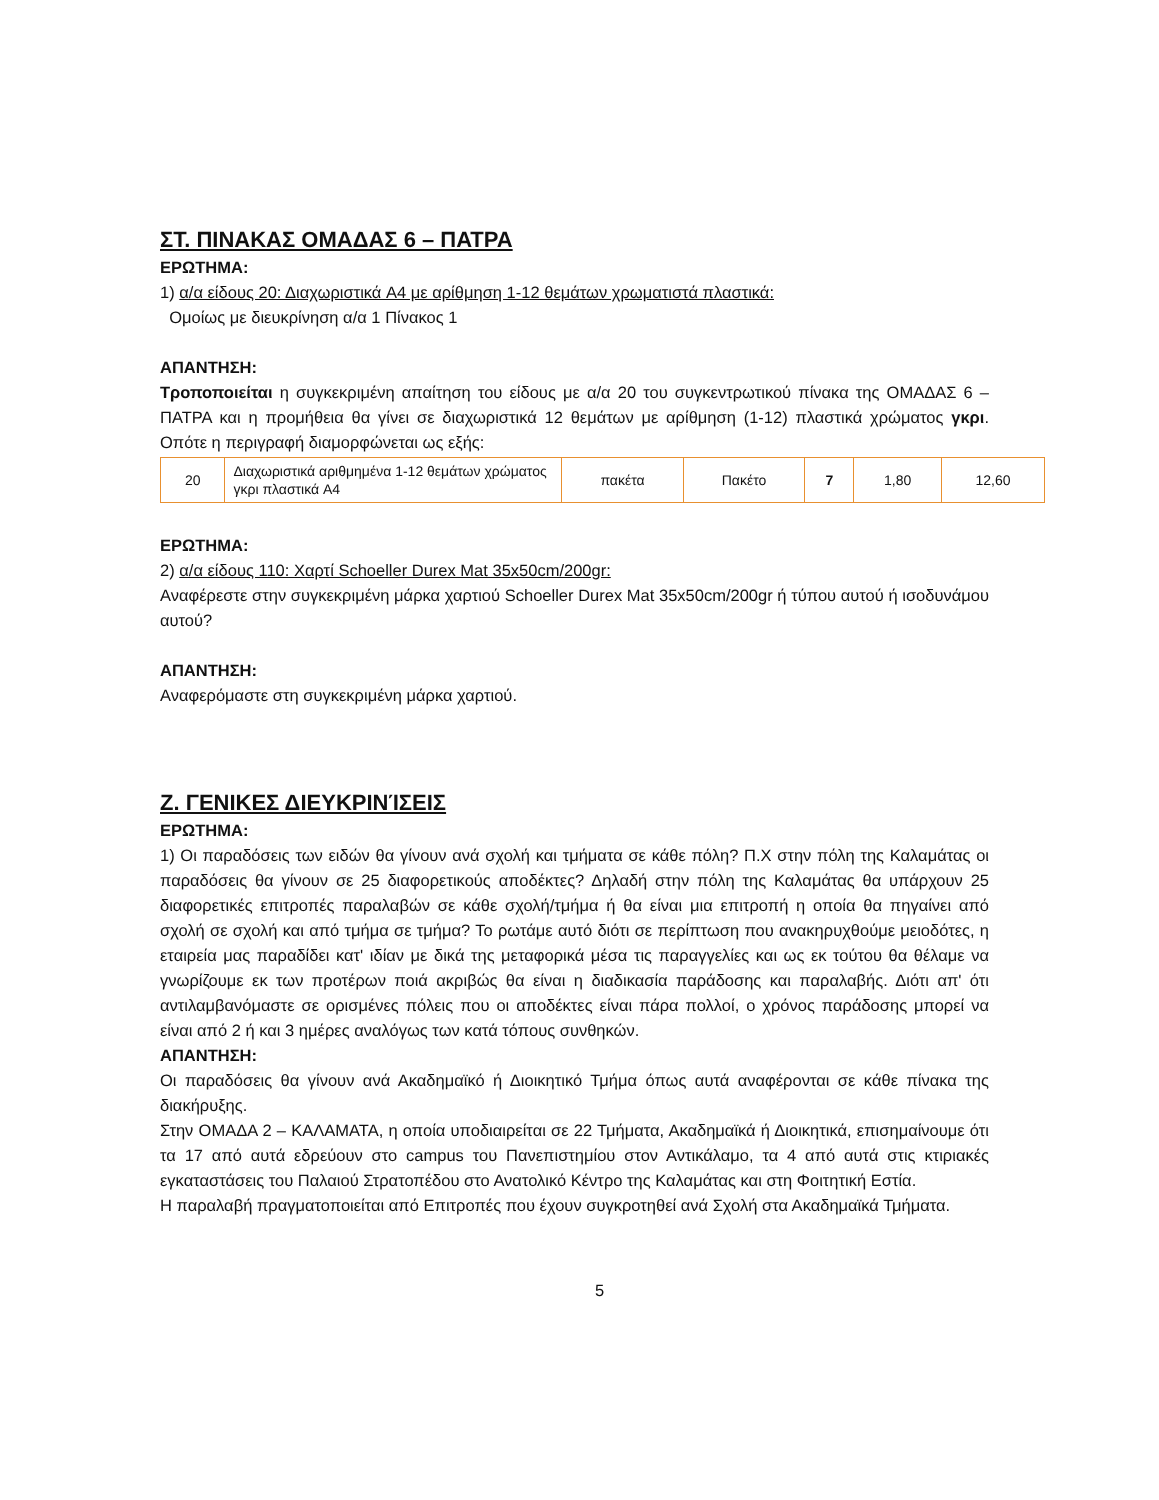ΣΤ. ΠΙΝΑΚΑΣ ΟΜΑΔΑΣ 6 – ΠΑΤΡΑ
ΕΡΩΤΗΜΑ:
1) α/α είδους 20: Διαχωριστικά A4 με αρίθμηση 1-12 θεμάτων χρωματιστά πλαστικά:
Ομοίως με διευκρίνηση α/α 1 Πίνακος 1
ΑΠΑΝΤΗΣΗ:
Τροποποιείται η συγκεκριμένη απαίτηση του είδους με α/α 20 του συγκεντρωτικού πίνακα της ΟΜΑΔΑΣ 6 – ΠΑΤΡΑ και η προμήθεια θα γίνει σε διαχωριστικά 12 θεμάτων με αρίθμηση (1-12) πλαστικά χρώματος γκρι. Οπότε η περιγραφή διαμορφώνεται ως εξής:
| 20 | Διαχωριστικά αριθμημένα 1-12 θεμάτων χρώματος γκρι πλαστικά A4 | πακέτα | Πακέτο | 7 | 1,80 | 12,60 |
ΕΡΩΤΗΜΑ:
2) α/α είδους 110: Χαρτί Schoeller Durex Mat 35x50cm/200gr:
Αναφέρεστε στην συγκεκριμένη μάρκα χαρτιού Schoeller Durex Mat 35x50cm/200gr ή τύπου αυτού ή ισοδυνάμου αυτού?
ΑΠΑΝΤΗΣΗ:
Αναφερόμαστε στη συγκεκριμένη μάρκα χαρτιού.
Ζ. ΓΕΝΙΚΕΣ ΔΙΕΥΚΡΙΝΊΣΕΙΣ
ΕΡΩΤΗΜΑ:
1) Οι παραδόσεις των ειδών θα γίνουν ανά σχολή και τμήματα σε κάθε πόλη? Π.Χ στην πόλη της Καλαμάτας οι παραδόσεις θα γίνουν σε 25 διαφορετικούς αποδέκτες? Δηλαδή στην πόλη της Καλαμάτας θα υπάρχουν 25 διαφορετικές επιτροπές παραλαβών σε κάθε σχολή/τμήμα ή θα είναι μια επιτροπή η οποία θα πηγαίνει από σχολή σε σχολή και από τμήμα σε τμήμα? Το ρωτάμε αυτό διότι σε περίπτωση που ανακηρυχθούμε μειοδότες, η εταιρεία μας παραδίδει κατ' ιδίαν με δικά της μεταφορικά μέσα τις παραγγελίες και ως εκ τούτου θα θέλαμε να γνωρίζουμε εκ των προτέρων ποιά ακριβώς θα είναι η διαδικασία παράδοσης και παραλαβής. Διότι απ' ότι αντιλαμβανόμαστε σε ορισμένες πόλεις που οι αποδέκτες είναι πάρα πολλοί, ο χρόνος παράδοσης μπορεί να είναι από 2 ή και 3 ημέρες αναλόγως των κατά τόπους συνθηκών.
ΑΠΑΝΤΗΣΗ:
Οι παραδόσεις θα γίνουν ανά Ακαδημαϊκό ή Διοικητικό Τμήμα όπως αυτά αναφέρονται σε κάθε πίνακα της διακήρυξης.
Στην ΟΜΑΔΑ 2 – ΚΑΛΑΜΑΤΑ, η οποία υποδιαιρείται σε 22 Τμήματα, Ακαδημαϊκά ή Διοικητικά, επισημαίνουμε ότι τα 17 από αυτά εδρεύουν στο campus του Πανεπιστημίου στον Αντικάλαμο, τα 4 από αυτά στις κτιριακές εγκαταστάσεις του Παλαιού Στρατοπέδου στο Ανατολικό Κέντρο της Καλαμάτας και στη Φοιτητική Εστία.
Η παραλαβή πραγματοποιείται από Επιτροπές που έχουν συγκροτηθεί ανά Σχολή στα Ακαδημαϊκά Τμήματα.
5